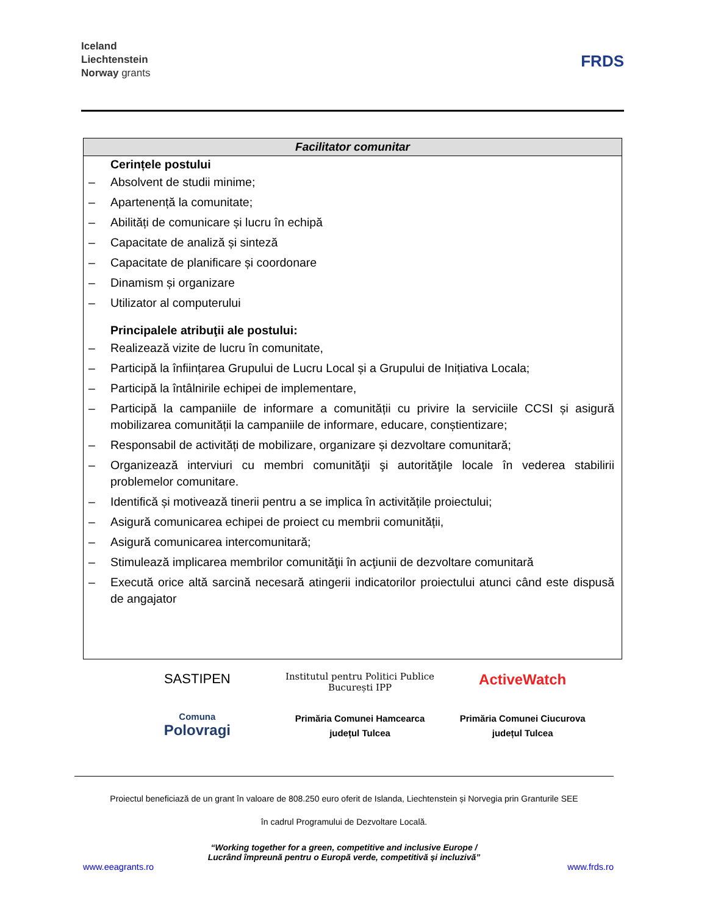Iceland
Liechtenstein
Norway grants
FRDS
| Facilitator comunitar |
| --- |
| Cerințele postului – Absolvent de studii minime; – Apartenență la comunitate; – Abilități de comunicare și lucru în echipă – Capacitate de analiză și sinteză – Capacitate de planificare și coordonare – Dinamism și organizare – Utilizator al computerului Principalele atribuţii ale postului: – Realizează vizite de lucru în comunitate, – Participă la înființarea Grupului de Lucru Local și a Grupului de Inițiativa Locala; – Participă la întâlnirile echipei de implementare, – Participă la campaniile de informare a comunității cu privire la serviciile CCSI și asigură mobilizarea comunității la campaniile de informare, educare, conștientizare; – Responsabil de activități de mobilizare, organizare și dezvoltare comunitară; – Organizează interviuri cu membri comunităţii şi autorităţile locale în vederea stabilirii problemelor comunitare. – Identifică și motivează tinerii pentru a se implica în activitățile proiectului; – Asigură comunicarea echipei de proiect cu membrii comunității, – Asigură comunicarea intercomunitară; – Stimulează implicarea membrilor comunităţii în acţiunii de dezvoltare comunitară – Execută orice altă sarcină necesară atingerii indicatorilor proiectului atunci când este dispusă de angajator |
SASTIPEN
Institutul pentru Politici Publice București IPP
ActiveWatch
Comuna
Polovragi
Primăria Comunei Hamcearca
județul Tulcea
Primăria Comunei Ciucurova
județul Tulcea
Proiectul beneficiază de un grant în valoare de 808.250 euro oferit de Islanda, Liechtenstein și Norvegia prin Granturile SEE
în cadrul Programului de Dezvoltare Locală.
“Working together for a green, competitive and inclusive Europe /
Lucrând împreună pentru o Europă verde, competitivă și incluzivă”
www.eeagrants.ro www.frds.ro